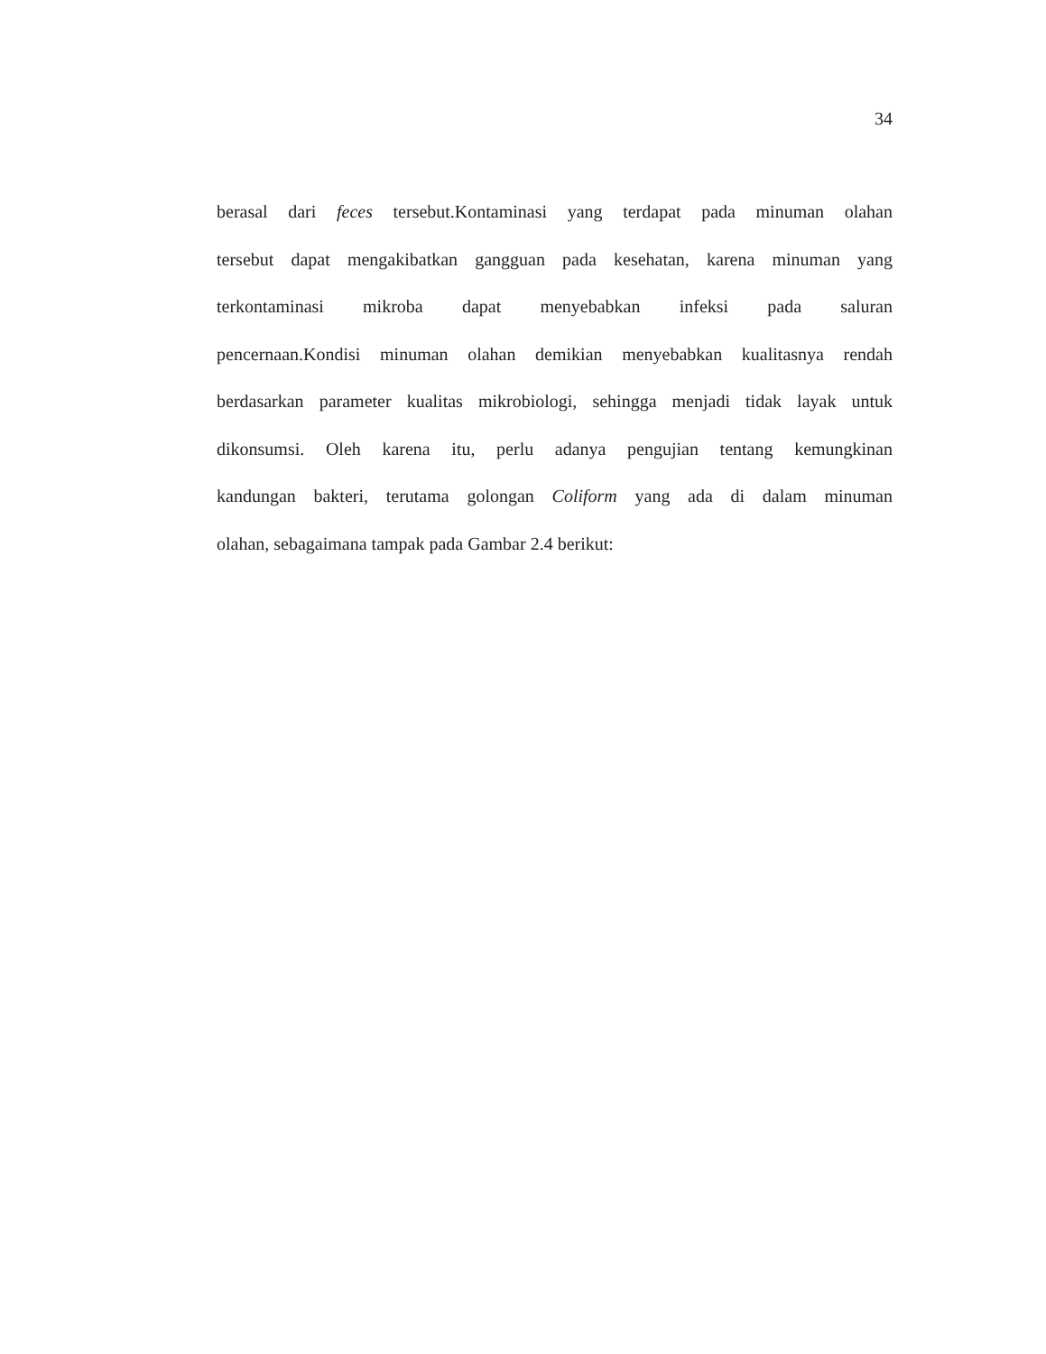34
berasal dari feces tersebut.Kontaminasi yang terdapat pada minuman olahan
tersebut dapat mengakibatkan gangguan pada kesehatan, karena minuman yang
terkontaminasi mikroba dapat menyebabkan infeksi pada saluran
pencernaan.Kondisi minuman olahan demikian menyebabkan kualitasnya rendah
berdasarkan parameter kualitas mikrobiologi, sehingga menjadi tidak layak untuk
dikonsumsi. Oleh karena itu, perlu adanya pengujian tentang kemungkinan
kandungan bakteri, terutama golongan Coliform yang ada di dalam minuman
olahan, sebagaimana tampak pada Gambar 2.4 berikut: